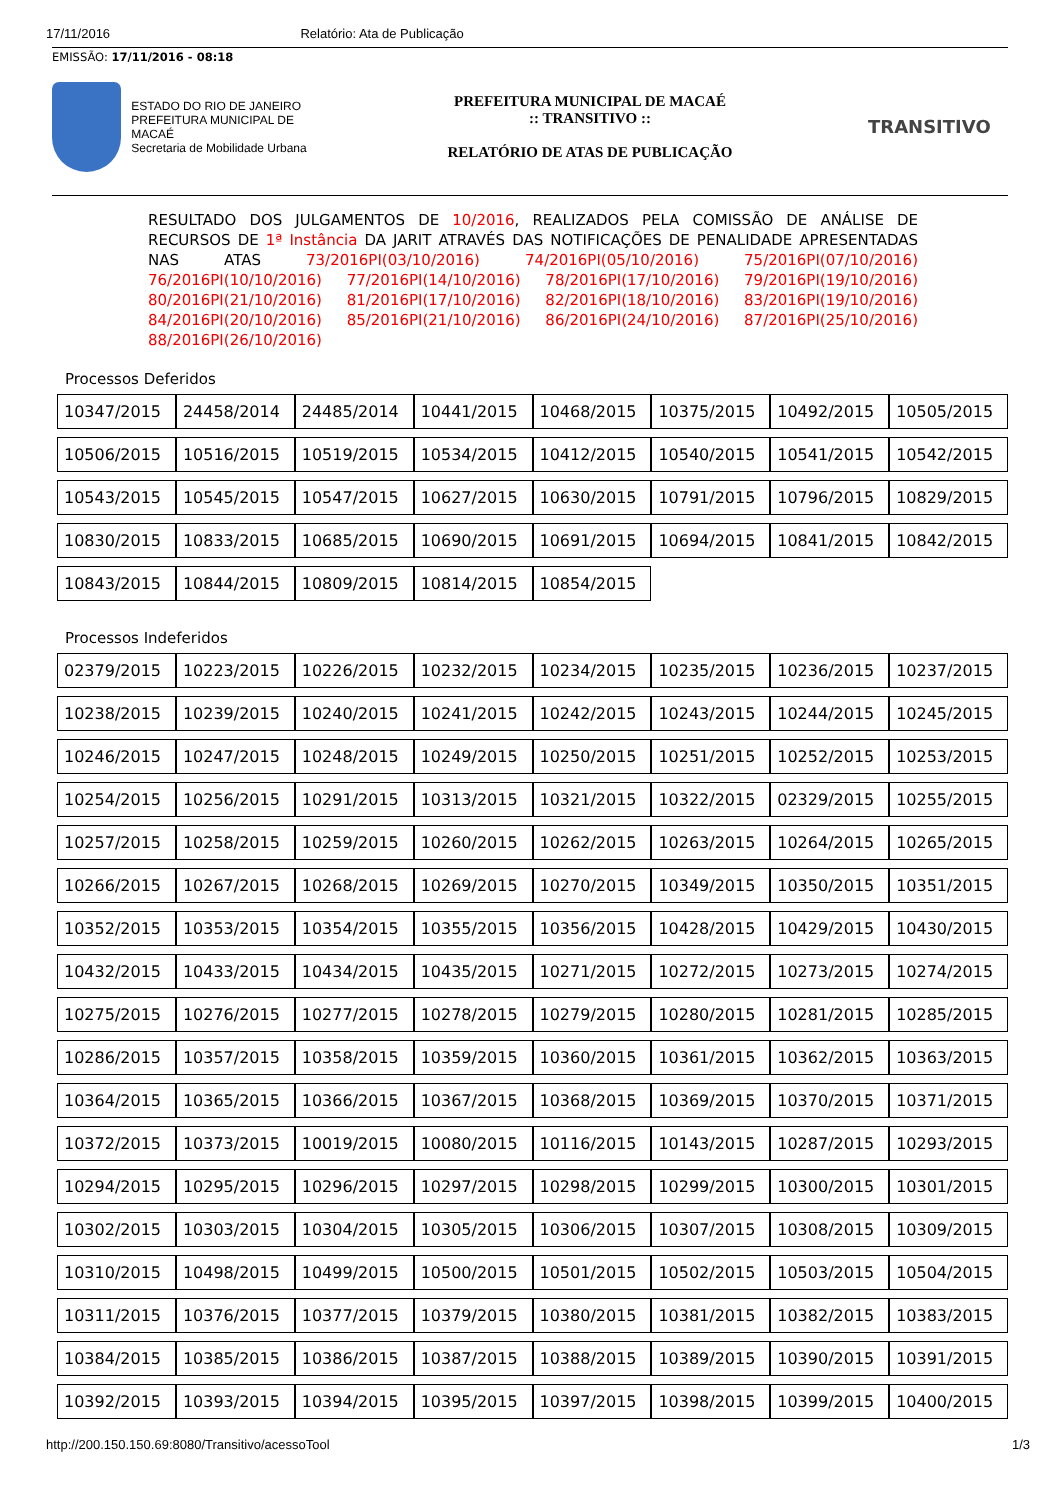17/11/2016 Relatório: Ata de Publicação
EMISSÃO: 17/11/2016 - 08:18
ESTADO DO RIO DE JANEIRO
PREFEITURA MUNICIPAL DE MACAÉ
Secretaria de Mobilidade Urbana
PREFEITURA MUNICIPAL DE MACAÉ
:: TRANSITIVO ::
RELATÓRIO DE ATAS DE PUBLICAÇÃO
TRANSITIVO
RESULTADO DOS JULGAMENTOS DE 10/2016, REALIZADOS PELA COMISSÃO DE ANÁLISE DE RECURSOS DE 1ª Instância DA JARIT ATRAVÉS DAS NOTIFICAÇÕES DE PENALIDADE APRESENTADAS NAS ATAS 73/2016PI(03/10/2016) 74/2016PI(05/10/2016) 75/2016PI(07/10/2016) 76/2016PI(10/10/2016) 77/2016PI(14/10/2016) 78/2016PI(17/10/2016) 79/2016PI(19/10/2016) 80/2016PI(21/10/2016) 81/2016PI(17/10/2016) 82/2016PI(18/10/2016) 83/2016PI(19/10/2016) 84/2016PI(20/10/2016) 85/2016PI(21/10/2016) 86/2016PI(24/10/2016) 87/2016PI(25/10/2016) 88/2016PI(26/10/2016)
Processos Deferidos
| 10347/2015 | 24458/2014 | 24485/2014 | 10441/2015 | 10468/2015 | 10375/2015 | 10492/2015 | 10505/2015 |
| 10506/2015 | 10516/2015 | 10519/2015 | 10534/2015 | 10412/2015 | 10540/2015 | 10541/2015 | 10542/2015 |
| 10543/2015 | 10545/2015 | 10547/2015 | 10627/2015 | 10630/2015 | 10791/2015 | 10796/2015 | 10829/2015 |
| 10830/2015 | 10833/2015 | 10685/2015 | 10690/2015 | 10691/2015 | 10694/2015 | 10841/2015 | 10842/2015 |
| 10843/2015 | 10844/2015 | 10809/2015 | 10814/2015 | 10854/2015 | | | |
Processos Indeferidos
| 02379/2015 | 10223/2015 | 10226/2015 | 10232/2015 | 10234/2015 | 10235/2015 | 10236/2015 | 10237/2015 |
| 10238/2015 | 10239/2015 | 10240/2015 | 10241/2015 | 10242/2015 | 10243/2015 | 10244/2015 | 10245/2015 |
| 10246/2015 | 10247/2015 | 10248/2015 | 10249/2015 | 10250/2015 | 10251/2015 | 10252/2015 | 10253/2015 |
| 10254/2015 | 10256/2015 | 10291/2015 | 10313/2015 | 10321/2015 | 10322/2015 | 02329/2015 | 10255/2015 |
| 10257/2015 | 10258/2015 | 10259/2015 | 10260/2015 | 10262/2015 | 10263/2015 | 10264/2015 | 10265/2015 |
| 10266/2015 | 10267/2015 | 10268/2015 | 10269/2015 | 10270/2015 | 10349/2015 | 10350/2015 | 10351/2015 |
| 10352/2015 | 10353/2015 | 10354/2015 | 10355/2015 | 10356/2015 | 10428/2015 | 10429/2015 | 10430/2015 |
| 10432/2015 | 10433/2015 | 10434/2015 | 10435/2015 | 10271/2015 | 10272/2015 | 10273/2015 | 10274/2015 |
| 10275/2015 | 10276/2015 | 10277/2015 | 10278/2015 | 10279/2015 | 10280/2015 | 10281/2015 | 10285/2015 |
| 10286/2015 | 10357/2015 | 10358/2015 | 10359/2015 | 10360/2015 | 10361/2015 | 10362/2015 | 10363/2015 |
| 10364/2015 | 10365/2015 | 10366/2015 | 10367/2015 | 10368/2015 | 10369/2015 | 10370/2015 | 10371/2015 |
| 10372/2015 | 10373/2015 | 10019/2015 | 10080/2015 | 10116/2015 | 10143/2015 | 10287/2015 | 10293/2015 |
| 10294/2015 | 10295/2015 | 10296/2015 | 10297/2015 | 10298/2015 | 10299/2015 | 10300/2015 | 10301/2015 |
| 10302/2015 | 10303/2015 | 10304/2015 | 10305/2015 | 10306/2015 | 10307/2015 | 10308/2015 | 10309/2015 |
| 10310/2015 | 10498/2015 | 10499/2015 | 10500/2015 | 10501/2015 | 10502/2015 | 10503/2015 | 10504/2015 |
| 10311/2015 | 10376/2015 | 10377/2015 | 10379/2015 | 10380/2015 | 10381/2015 | 10382/2015 | 10383/2015 |
| 10384/2015 | 10385/2015 | 10386/2015 | 10387/2015 | 10388/2015 | 10389/2015 | 10390/2015 | 10391/2015 |
| 10392/2015 | 10393/2015 | 10394/2015 | 10395/2015 | 10397/2015 | 10398/2015 | 10399/2015 | 10400/2015 |
http://200.150.150.69:8080/Transitivo/acessoTool 1/3